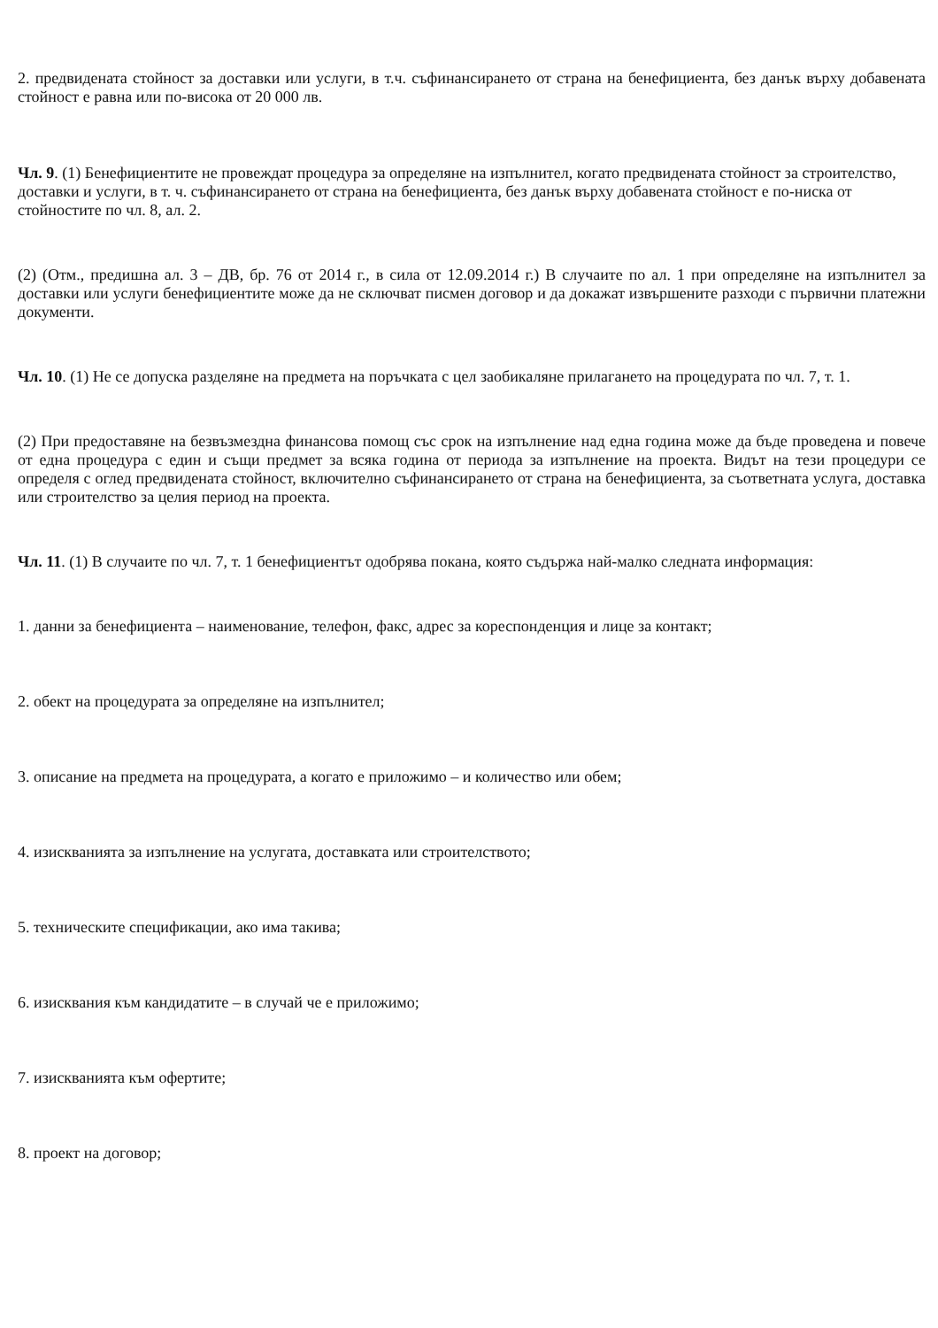2. предвидената стойност за доставки или услуги, в т.ч. съфинансирането от страна на бенефициента, без данък върху добавената стойност е равна или по-висока от 20 000 лв.
Чл. 9. (1) Бенефициентите не провеждат процедура за определяне на изпълнител, когато предвидената стойност за строителство, доставки и услуги, в т. ч. съфинансирането от страна на бенефициента, без данък върху добавената стойност е по-ниска от стойностите по чл. 8, ал. 2.
(2) (Отм., предишна ал. 3 – ДВ, бр. 76 от 2014 г., в сила от 12.09.2014 г.) В случаите по ал. 1 при определяне на изпълнител за доставки или услуги бенефициентите може да не сключват писмен договор и да докажат извършените разходи с първични платежни документи.
Чл. 10. (1) Не се допуска разделяне на предмета на поръчката с цел заобикаляне прилагането на процедурата по чл. 7, т. 1.
(2) При предоставяне на безвъзмездна финансова помощ със срок на изпълнение над една година може да бъде проведена и повече от една процедура с един и същи предмет за всяка година от периода за изпълнение на проекта. Видът на тези процедури се определя с оглед предвидената стойност, включително съфинансирането от страна на бенефициента, за съответната услуга, доставка или строителство за целия период на проекта.
Чл. 11. (1) В случаите по чл. 7, т. 1 бенефициентът одобрява покана, която съдържа най-малко следната информация:
1. данни за бенефициента – наименование, телефон, факс, адрес за кореспонденция и лице за контакт;
2. обект на процедурата за определяне на изпълнител;
3. описание на предмета на процедурата, а когато е приложимо – и количество или обем;
4. изискванията за изпълнение на услугата, доставката или строителството;
5. техническите спецификации, ако има такива;
6. изисквания към кандидатите – в случай че е приложимо;
7. изискванията към офертите;
8. проект на договор;